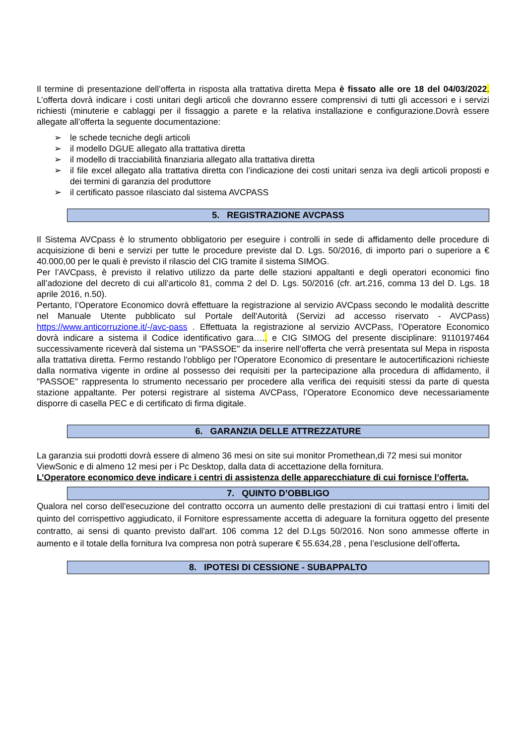Il termine di presentazione dell’offerta in risposta alla trattativa diretta Mepa è fissato alle ore 18 del 04/03/2022. L’offerta dovrà indicare i costi unitari degli articoli che dovranno essere comprensivi di tutti gli accessori e i servizi richiesti (minuterie e cablaggi per il fissaggio a parete e la relativa installazione e configurazione.Dovrà essere allegate all’offerta la seguente documentazione:
➢ le schede tecniche degli articoli
➢ il modello DGUE allegato alla trattativa diretta
➢ il modello di tracciabilità finanziaria allegato alla trattativa diretta
➢ il file excel allegato alla trattativa diretta con l’indicazione dei costi unitari senza iva degli articoli proposti e dei termini di garanzia del produttore
➢ il certificato passoe rilasciato dal sistema AVCPASS
5. REGISTRAZIONE AVCPASS
Il Sistema AVCpass è lo strumento obbligatorio per eseguire i controlli in sede di affidamento delle procedure di acquisizione di beni e servizi per tutte le procedure previste dal D. Lgs. 50/2016, di importo pari o superiore a € 40.000,00 per le quali è previsto il rilascio del CIG tramite il sistema SIMOG.
Per l’AVCpass, è previsto il relativo utilizzo da parte delle stazioni appaltanti e degli operatori economici fino all’adozione del decreto di cui all’articolo 81, comma 2 del D. Lgs. 50/2016 (cfr. art.216, comma 13 del D. Lgs. 18 aprile 2016, n.50).
Pertanto, l’Operatore Economico dovrà effettuare la registrazione al servizio AVCpass secondo le modalità descritte nel Manuale Utente pubblicato sul Portale dell'Autorità (Servizi ad accesso riservato - AVCPass) https://www.anticorruzione.it/-/avc-pass . Effettuata la registrazione al servizio AVCPass, l’Operatore Economico dovrà indicare a sistema il Codice identificativo gara….. e CIG SIMOG del presente disciplinare: 9110197464 successivamente riceverà dal sistema un "PASSOE" da inserire nell’offerta che verrà presentata sul Mepa in risposta alla trattativa diretta. Fermo restando l'obbligo per l'Operatore Economico di presentare le autocertificazioni richieste dalla normativa vigente in ordine al possesso dei requisiti per la partecipazione alla procedura di affidamento, il "PASSOE" rappresenta lo strumento necessario per procedere alla verifica dei requisiti stessi da parte di questa stazione appaltante. Per potersi registrare al sistema AVCPass, l’Operatore Economico deve necessariamente disporre di casella PEC e di certificato di firma digitale.
6. GARANZIA DELLE ATTREZZATURE
La garanzia sui prodotti dovrà essere di almeno 36 mesi on site sui monitor Promethean,di 72 mesi sui monitor ViewSonic e di almeno 12 mesi per i Pc Desktop, dalla data di accettazione della fornitura.
L’Operatore economico deve indicare i centri di assistenza delle apparecchiature di cui fornisce l’offerta.
7. QUINTO D’OBBLIGO
Qualora nel corso dell'esecuzione del contratto occorra un aumento delle prestazioni di cui trattasi entro i limiti del quinto del corrispettivo aggiudicato, il Fornitore espressamente accetta di adeguare la fornitura oggetto del presente contratto, ai sensi di quanto previsto dall'art. 106 comma 12 del D.Lgs 50/2016. Non sono ammesse offerte in aumento e il totale della fornitura Iva compresa non potrà superare € 55.634,28 , pena l’esclusione dell’offerta.
8. IPOTESI DI CESSIONE - SUBAPPALTO